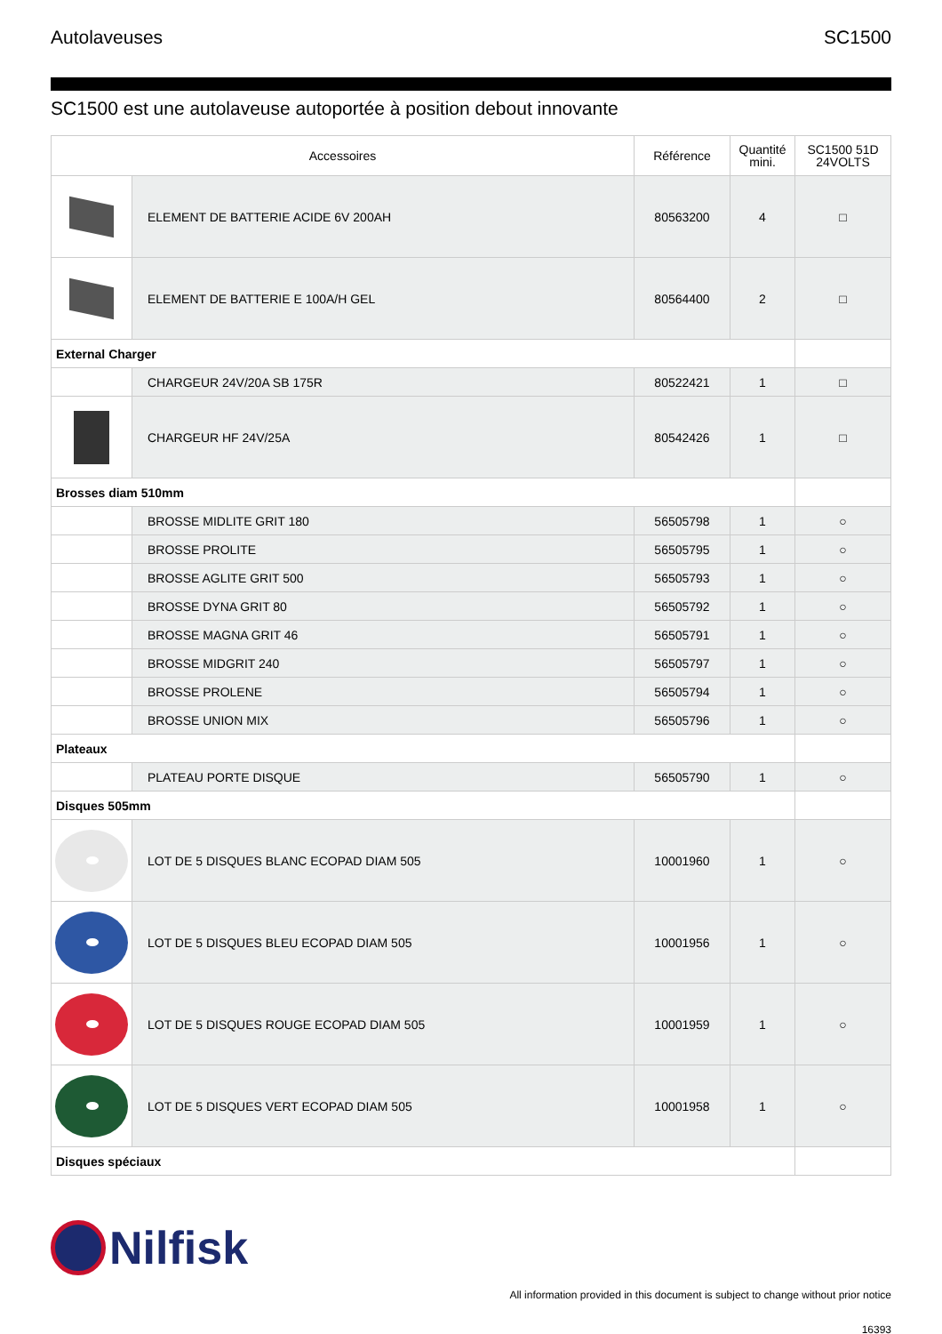Autolaveuses SC1500
SC1500 est une autolaveuse autoportée à position debout innovante
| Accessoires | | Référence | Quantité mini. | SC1500 51D 24VOLTS |
| --- | --- | --- | --- | --- |
| | ELEMENT DE BATTERIE ACIDE 6V 200AH | 80563200 | 4 | □ |
| | ELEMENT DE BATTERIE E 100A/H GEL | 80564400 | 2 | □ |
| External Charger | | | | |
| | CHARGEUR 24V/20A SB 175R | 80522421 | 1 | □ |
| | CHARGEUR HF 24V/25A | 80542426 | 1 | □ |
| Brosses diam 510mm | | | | |
| | BROSSE MIDLITE GRIT 180 | 56505798 | 1 | ○ |
| | BROSSE PROLITE | 56505795 | 1 | ○ |
| | BROSSE AGLITE GRIT 500 | 56505793 | 1 | ○ |
| | BROSSE DYNA GRIT 80 | 56505792 | 1 | ○ |
| | BROSSE MAGNA GRIT 46 | 56505791 | 1 | ○ |
| | BROSSE MIDGRIT 240 | 56505797 | 1 | ○ |
| | BROSSE PROLENE | 56505794 | 1 | ○ |
| | BROSSE UNION MIX | 56505796 | 1 | ○ |
| Plateaux | | | | |
| | PLATEAU PORTE DISQUE | 56505790 | 1 | ○ |
| Disques 505mm | | | | |
| | LOT DE 5 DISQUES BLANC ECOPAD DIAM 505 | 10001960 | 1 | ○ |
| | LOT DE 5 DISQUES BLEU ECOPAD DIAM 505 | 10001956 | 1 | ○ |
| | LOT DE 5 DISQUES ROUGE ECOPAD DIAM 505 | 10001959 | 1 | ○ |
| | LOT DE 5 DISQUES VERT ECOPAD DIAM 505 | 10001958 | 1 | ○ |
| Disques spéciaux | | | | |
Nilfisk
All information provided in this document is subject to change without prior notice
16393